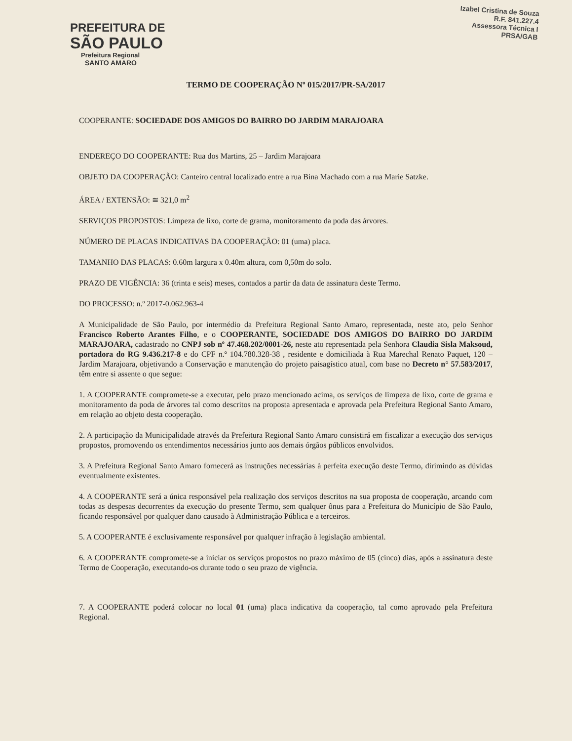PREFEITURA DE
SÃO PAULO
Prefeitura Regional
SANTO AMARO
Izabel Cristina de Souza
R.F. 841.227.4
Assessora Técnica I
PRSA/GAB
TERMO DE COOPERAÇÃO Nº 015/2017/PR-SA/2017
COOPERANTE: SOCIEDADE DOS AMIGOS DO BAIRRO DO JARDIM MARAJOARA
ENDEREÇO DO COOPERANTE: Rua dos Martins, 25 – Jardim Marajoara
OBJETO DA COOPERAÇÃO: Canteiro central localizado entre a rua Bina Machado com a rua Marie Satzke.
ÁREA / EXTENSÃO: ≅ 321,0 m<sup>2</sup>
SERVIÇOS PROPOSTOS: Limpeza de lixo, corte de grama, monitoramento da poda das árvores.
NÚMERO DE PLACAS INDICATIVAS DA COOPERAÇÃO: 01 (uma) placa.
TAMANHO DAS PLACAS: 0.60m largura x 0.40m altura, com 0,50m do solo.
PRAZO DE VIGÊNCIA: 36 (trinta e seis) meses, contados a partir da data de assinatura deste Termo.
DO PROCESSO: n.º 2017-0.062.963-4
A Municipalidade de São Paulo, por intermédio da Prefeitura Regional Santo Amaro, representada, neste ato, pelo Senhor Francisco Roberto Arantes Filho, e o COOPERANTE, SOCIEDADE DOS AMIGOS DO BAIRRO DO JARDIM MARAJOARA, cadastrado no CNPJ sob nº 47.468.202/0001-26, neste ato representada pela Senhora Claudia Sisla Maksoud, portadora do RG 9.436.217-8 e do CPF n.º 104.780.328-38 , residente e domiciliada à Rua Marechal Renato Paquet, 120 – Jardim Marajoara, objetivando a Conservação e manutenção do projeto paisagístico atual, com base no Decreto n° 57.583/2017, têm entre si assente o que segue:
1. A COOPERANTE compromete-se a executar, pelo prazo mencionado acima, os serviços de limpeza de lixo, corte de grama e monitoramento da poda de árvores tal como descritos na proposta apresentada e aprovada pela Prefeitura Regional Santo Amaro, em relação ao objeto desta cooperação.
2. A participação da Municipalidade através da Prefeitura Regional Santo Amaro consistirá em fiscalizar a execução dos serviços propostos, promovendo os entendimentos necessários junto aos demais órgãos públicos envolvidos.
3. A Prefeitura Regional Santo Amaro fornecerá as instruções necessárias à perfeita execução deste Termo, dirimindo as dúvidas eventualmente existentes.
4. A COOPERANTE será a única responsável pela realização dos serviços descritos na sua proposta de cooperação, arcando com todas as despesas decorrentes da execução do presente Termo, sem qualquer ônus para a Prefeitura do Município de São Paulo, ficando responsável por qualquer dano causado à Administração Pública e a terceiros.
5. A COOPERANTE é exclusivamente responsável por qualquer infração à legislação ambiental.
6. A COOPERANTE compromete-se a iniciar os serviços propostos no prazo máximo de 05 (cinco) dias, após a assinatura deste Termo de Cooperação, executando-os durante todo o seu prazo de vigência.
7. A COOPERANTE poderá colocar no local 01 (uma) placa indicativa da cooperação, tal como aprovado pela Prefeitura Regional.